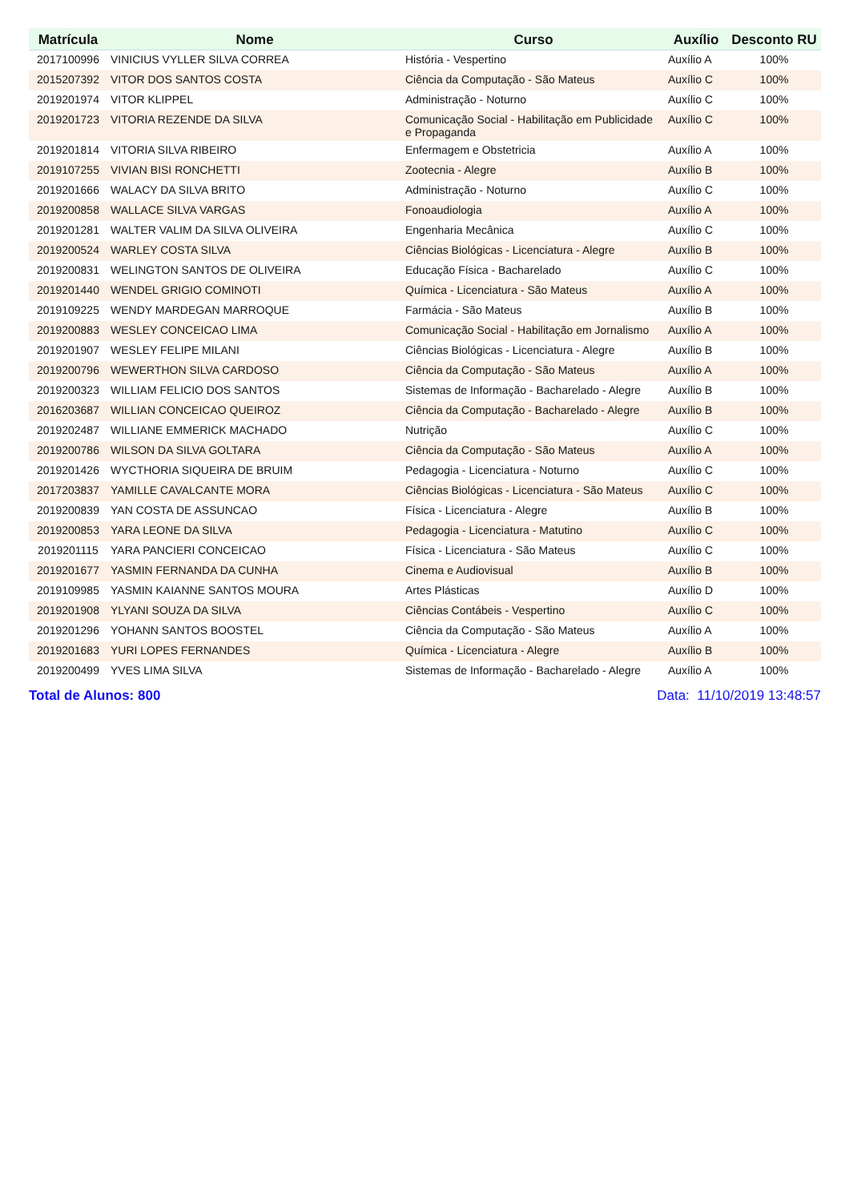| Matrícula | Nome | Curso | Auxílio | Desconto RU |
| --- | --- | --- | --- | --- |
| 2017100996 | VINICIUS VYLLER SILVA CORREA | História - Vespertino | Auxílio A | 100% |
| 2015207392 | VITOR DOS SANTOS COSTA | Ciência da Computação - São Mateus | Auxílio C | 100% |
| 2019201974 | VITOR KLIPPEL | Administração - Noturno | Auxílio C | 100% |
| 2019201723 | VITORIA REZENDE DA SILVA | Comunicação Social - Habilitação em Publicidade e Propaganda | Auxílio C | 100% |
| 2019201814 | VITORIA SILVA RIBEIRO | Enfermagem e Obstetricia | Auxílio A | 100% |
| 2019107255 | VIVIAN BISI RONCHETTI | Zootecnia - Alegre | Auxílio B | 100% |
| 2019201666 | WALACY DA SILVA BRITO | Administração - Noturno | Auxílio C | 100% |
| 2019200858 | WALLACE SILVA VARGAS | Fonoaudiologia | Auxílio A | 100% |
| 2019201281 | WALTER VALIM DA SILVA OLIVEIRA | Engenharia Mecânica | Auxílio C | 100% |
| 2019200524 | WARLEY COSTA SILVA | Ciências Biológicas - Licenciatura - Alegre | Auxílio B | 100% |
| 2019200831 | WELINGTON SANTOS DE OLIVEIRA | Educação Física - Bacharelado | Auxílio C | 100% |
| 2019201440 | WENDEL GRIGIO COMINOTI | Química - Licenciatura - São Mateus | Auxílio A | 100% |
| 2019109225 | WENDY MARDEGAN MARROQUE | Farmácia - São Mateus | Auxílio B | 100% |
| 2019200883 | WESLEY CONCEICAO LIMA | Comunicação Social - Habilitação em Jornalismo | Auxílio A | 100% |
| 2019201907 | WESLEY FELIPE MILANI | Ciências Biológicas - Licenciatura - Alegre | Auxílio B | 100% |
| 2019200796 | WEWERTHON SILVA CARDOSO | Ciência da Computação - São Mateus | Auxílio A | 100% |
| 2019200323 | WILLIAM FELICIO DOS SANTOS | Sistemas de Informação - Bacharelado - Alegre | Auxílio B | 100% |
| 2016203687 | WILLIAN CONCEICAO QUEIROZ | Ciência da Computação - Bacharelado - Alegre | Auxílio B | 100% |
| 2019202487 | WILLIANE EMMERICK MACHADO | Nutrição | Auxílio C | 100% |
| 2019200786 | WILSON DA SILVA GOLTARA | Ciência da Computação - São Mateus | Auxílio A | 100% |
| 2019201426 | WYCTHORIA SIQUEIRA DE BRUIM | Pedagogia - Licenciatura - Noturno | Auxílio C | 100% |
| 2017203837 | YAMILLE CAVALCANTE MORA | Ciências Biológicas - Licenciatura - São Mateus | Auxílio C | 100% |
| 2019200839 | YAN COSTA DE ASSUNCAO | Física - Licenciatura - Alegre | Auxílio B | 100% |
| 2019200853 | YARA LEONE DA SILVA | Pedagogia - Licenciatura - Matutino | Auxílio C | 100% |
| 2019201115 | YARA PANCIERI CONCEICAO | Física - Licenciatura - São Mateus | Auxílio C | 100% |
| 2019201677 | YASMIN FERNANDA DA CUNHA | Cinema e Audiovisual | Auxílio B | 100% |
| 2019109985 | YASMIN KAIANNE SANTOS MOURA | Artes Plásticas | Auxílio D | 100% |
| 2019201908 | YLYANI SOUZA DA SILVA | Ciências Contábeis - Vespertino | Auxílio C | 100% |
| 2019201296 | YOHANN SANTOS BOOSTEL | Ciência da Computação - São Mateus | Auxílio A | 100% |
| 2019201683 | YURI LOPES FERNANDES | Química - Licenciatura - Alegre | Auxílio B | 100% |
| 2019200499 | YVES LIMA SILVA | Sistemas de Informação - Bacharelado - Alegre | Auxílio A | 100% |
Total de Alunos: 800 Data: 11/10/2019 13:48:57